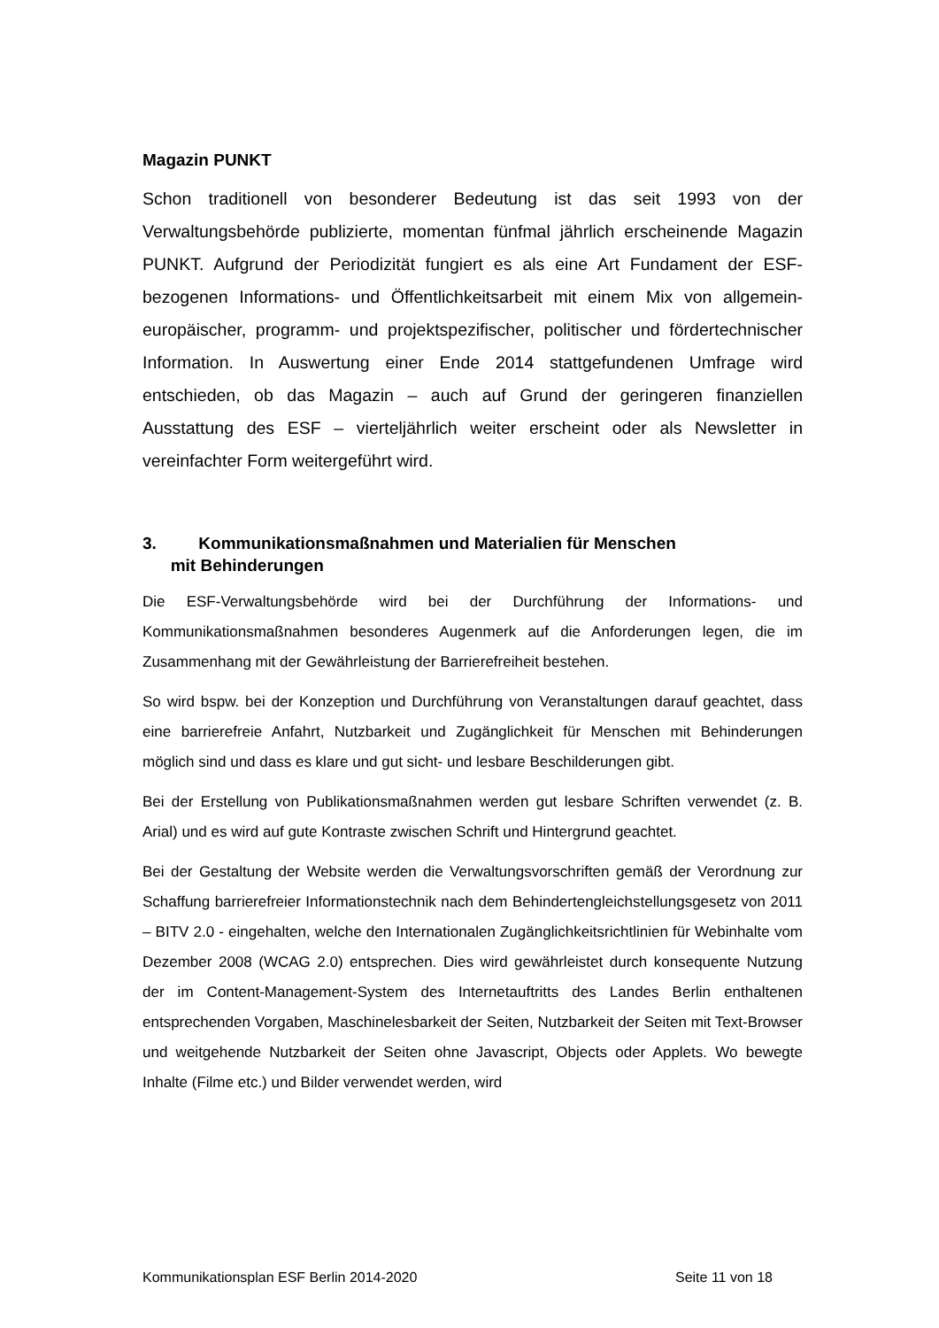Magazin PUNKT
Schon traditionell von besonderer Bedeutung ist das seit 1993 von der Verwaltungsbehörde publizierte, momentan fünfmal jährlich erscheinende Magazin PUNKT. Aufgrund der Periodizität fungiert es als eine Art Fundament der ESF-bezogenen Informations- und Öffentlichkeitsarbeit mit einem Mix von allgemein-europäischer, programm- und projektspezifischer, politischer und fördertechnischer Information. In Auswertung einer Ende 2014 stattgefundenen Umfrage wird entschieden, ob das Magazin – auch auf Grund der geringeren finanziellen Ausstattung des ESF – vierteljährlich weiter erscheint oder als Newsletter in vereinfachter Form weitergeführt wird.
3. Kommunikationsmaßnahmen und Materialien für Menschen
mit Behinderungen
Die ESF-Verwaltungsbehörde wird bei der Durchführung der Informations- und Kommunikationsmaßnahmen besonderes Augenmerk auf die Anforderungen legen, die im Zusammenhang mit der Gewährleistung der Barrierefreiheit bestehen.
So wird bspw. bei der Konzeption und Durchführung von Veranstaltungen darauf geachtet, dass eine barrierefreie Anfahrt, Nutzbarkeit und Zugänglichkeit für Menschen mit Behinderungen möglich sind und dass es klare und gut sicht- und lesbare Beschilderungen gibt.
Bei der Erstellung von Publikationsmaßnahmen werden gut lesbare Schriften verwendet (z. B. Arial) und es wird auf gute Kontraste zwischen Schrift und Hintergrund geachtet.
Bei der Gestaltung der Website werden die Verwaltungsvorschriften gemäß der Verordnung zur Schaffung barrierefreier Informationstechnik nach dem Behindertengleichstellungsgesetz von 2011 – BITV 2.0 - eingehalten, welche den Internationalen Zugänglichkeitsrichtlinien für Webinhalte vom Dezember 2008 (WCAG 2.0) entsprechen. Dies wird gewährleistet durch konsequente Nutzung der im Content-Management-System des Internetauftritts des Landes Berlin enthaltenen entsprechenden Vorgaben, Maschinelesbarkeit der Seiten, Nutzbarkeit der Seiten mit Text-Browser und weitgehende Nutzbarkeit der Seiten ohne Javascript, Objects oder Applets. Wo bewegte Inhalte (Filme etc.) und Bilder verwendet werden, wird
Kommunikationsplan ESF Berlin 2014-2020 Seite 11 von 18